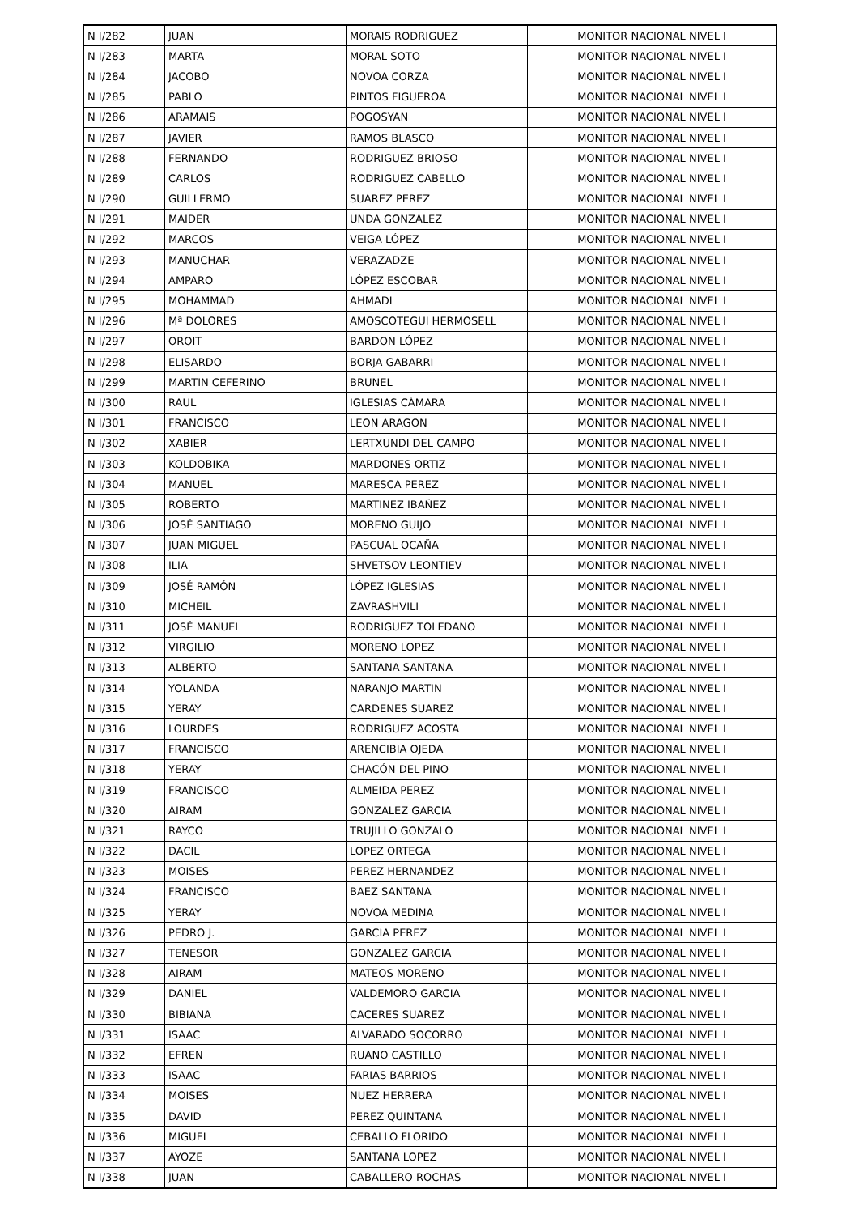| N I/282 | JUAN | MORAIS RODRIGUEZ | MONITOR NACIONAL NIVEL I |
| N I/283 | MARTA | MORAL SOTO | MONITOR NACIONAL NIVEL I |
| N I/284 | JACOBO | NOVOA CORZA | MONITOR NACIONAL NIVEL I |
| N I/285 | PABLO | PINTOS FIGUEROA | MONITOR NACIONAL NIVEL I |
| N I/286 | ARAMAIS | POGOSYAN | MONITOR NACIONAL NIVEL I |
| N I/287 | JAVIER | RAMOS BLASCO | MONITOR NACIONAL NIVEL I |
| N I/288 | FERNANDO | RODRIGUEZ BRIOSO | MONITOR NACIONAL NIVEL I |
| N I/289 | CARLOS | RODRIGUEZ CABELLO | MONITOR NACIONAL NIVEL I |
| N I/290 | GUILLERMO | SUAREZ PEREZ | MONITOR NACIONAL NIVEL I |
| N I/291 | MAIDER | UNDA GONZALEZ | MONITOR NACIONAL NIVEL I |
| N I/292 | MARCOS | VEIGA LÓPEZ | MONITOR NACIONAL NIVEL I |
| N I/293 | MANUCHAR | VERAZADZE | MONITOR NACIONAL NIVEL I |
| N I/294 | AMPARO | LÓPEZ ESCOBAR | MONITOR NACIONAL NIVEL I |
| N I/295 | MOHAMMAD | AHMADI | MONITOR NACIONAL NIVEL I |
| N I/296 | Mª DOLORES | AMOSCOTEGUI HERMOSELL | MONITOR NACIONAL NIVEL I |
| N I/297 | OROIT | BARDON LÓPEZ | MONITOR NACIONAL NIVEL I |
| N I/298 | ELISARDO | BORJA GABARRI | MONITOR NACIONAL NIVEL I |
| N I/299 | MARTIN CEFERINO | BRUNEL | MONITOR NACIONAL NIVEL I |
| N I/300 | RAUL | IGLESIAS CÁMARA | MONITOR NACIONAL NIVEL I |
| N I/301 | FRANCISCO | LEON ARAGON | MONITOR NACIONAL NIVEL I |
| N I/302 | XABIER | LERTXUNDI DEL CAMPO | MONITOR NACIONAL NIVEL I |
| N I/303 | KOLDOBIKA | MARDONES ORTIZ | MONITOR NACIONAL NIVEL I |
| N I/304 | MANUEL | MARESCA PEREZ | MONITOR NACIONAL NIVEL I |
| N I/305 | ROBERTO | MARTINEZ IBAÑEZ | MONITOR NACIONAL NIVEL I |
| N I/306 | JOSÉ SANTIAGO | MORENO GUIJO | MONITOR NACIONAL NIVEL I |
| N I/307 | JUAN MIGUEL | PASCUAL OCAÑA | MONITOR NACIONAL NIVEL I |
| N I/308 | ILIA | SHVETSOV LEONTIEV | MONITOR NACIONAL NIVEL I |
| N I/309 | JOSÉ RAMÓN | LÓPEZ IGLESIAS | MONITOR NACIONAL NIVEL I |
| N I/310 | MICHEIL | ZAVRASHVILI | MONITOR NACIONAL NIVEL I |
| N I/311 | JOSÉ MANUEL | RODRIGUEZ TOLEDANO | MONITOR NACIONAL NIVEL I |
| N I/312 | VIRGILIO | MORENO LOPEZ | MONITOR NACIONAL NIVEL I |
| N I/313 | ALBERTO | SANTANA SANTANA | MONITOR NACIONAL NIVEL I |
| N I/314 | YOLANDA | NARANJO MARTIN | MONITOR NACIONAL NIVEL I |
| N I/315 | YERAY | CARDENES SUAREZ | MONITOR NACIONAL NIVEL I |
| N I/316 | LOURDES | RODRIGUEZ ACOSTA | MONITOR NACIONAL NIVEL I |
| N I/317 | FRANCISCO | ARENCIBIA OJEDA | MONITOR NACIONAL NIVEL I |
| N I/318 | YERAY | CHACÓN DEL PINO | MONITOR NACIONAL NIVEL I |
| N I/319 | FRANCISCO | ALMEIDA PEREZ | MONITOR NACIONAL NIVEL I |
| N I/320 | AIRAM | GONZALEZ GARCIA | MONITOR NACIONAL NIVEL I |
| N I/321 | RAYCO | TRUJILLO GONZALO | MONITOR NACIONAL NIVEL I |
| N I/322 | DACIL | LOPEZ ORTEGA | MONITOR NACIONAL NIVEL I |
| N I/323 | MOISES | PEREZ HERNANDEZ | MONITOR NACIONAL NIVEL I |
| N I/324 | FRANCISCO | BAEZ SANTANA | MONITOR NACIONAL NIVEL I |
| N I/325 | YERAY | NOVOA MEDINA | MONITOR NACIONAL NIVEL I |
| N I/326 | PEDRO J. | GARCIA PEREZ | MONITOR NACIONAL NIVEL I |
| N I/327 | TENESOR | GONZALEZ GARCIA | MONITOR NACIONAL NIVEL I |
| N I/328 | AIRAM | MATEOS MORENO | MONITOR NACIONAL NIVEL I |
| N I/329 | DANIEL | VALDEMORO GARCIA | MONITOR NACIONAL NIVEL I |
| N I/330 | BIBIANA | CACERES SUAREZ | MONITOR NACIONAL NIVEL I |
| N I/331 | ISAAC | ALVARADO SOCORRO | MONITOR NACIONAL NIVEL I |
| N I/332 | EFREN | RUANO CASTILLO | MONITOR NACIONAL NIVEL I |
| N I/333 | ISAAC | FARIAS BARRIOS | MONITOR NACIONAL NIVEL I |
| N I/334 | MOISES | NUEZ HERRERA | MONITOR NACIONAL NIVEL I |
| N I/335 | DAVID | PEREZ QUINTANA | MONITOR NACIONAL NIVEL I |
| N I/336 | MIGUEL | CEBALLO FLORIDO | MONITOR NACIONAL NIVEL I |
| N I/337 | AYOZE | SANTANA LOPEZ | MONITOR NACIONAL NIVEL I |
| N I/338 | JUAN | CABALLERO ROCHAS | MONITOR NACIONAL NIVEL I |